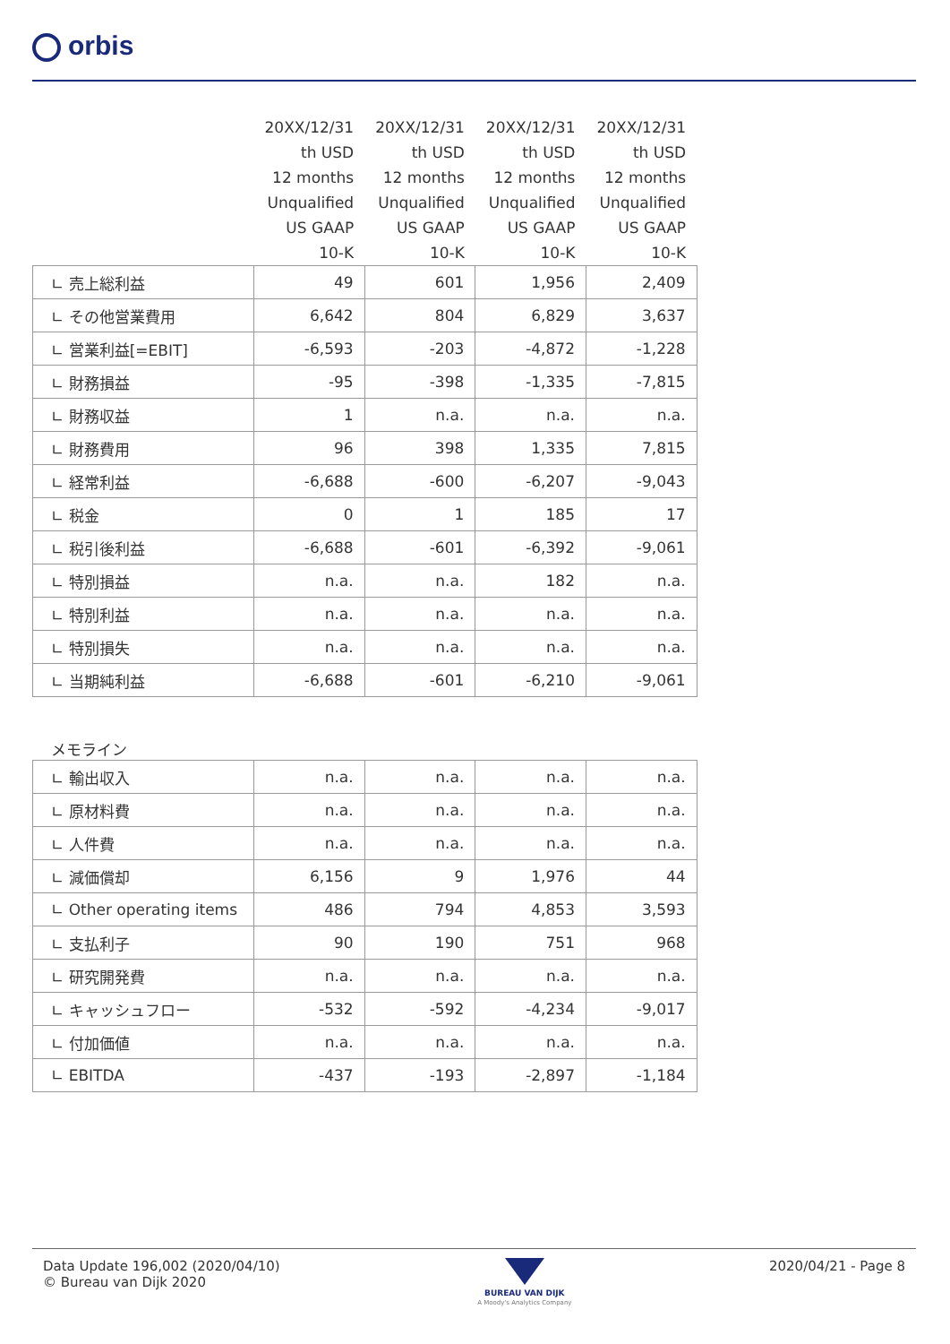orbis
| | 20XX/12/31 | 20XX/12/31 | 20XX/12/31 | 20XX/12/31 |
| --- | --- | --- | --- | --- |
| | th USD | th USD | th USD | th USD |
| | 12 months | 12 months | 12 months | 12 months |
| | Unqualified | Unqualified | Unqualified | Unqualified |
| | US GAAP | US GAAP | US GAAP | US GAAP |
| | 10-K | 10-K | 10-K | 10-K |
| ∟ 売上総利益 | 49 | 601 | 1,956 | 2,409 |
| ∟ その他営業費用 | 6,642 | 804 | 6,829 | 3,637 |
| ∟ 営業利益[=EBIT] | -6,593 | -203 | -4,872 | -1,228 |
| ∟ 財務損益 | -95 | -398 | -1,335 | -7,815 |
| ∟ 財務収益 | 1 | n.a. | n.a. | n.a. |
| ∟ 財務費用 | 96 | 398 | 1,335 | 7,815 |
| ∟ 経常利益 | -6,688 | -600 | -6,207 | -9,043 |
| ∟ 税金 | 0 | 1 | 185 | 17 |
| ∟ 税引後利益 | -6,688 | -601 | -6,392 | -9,061 |
| ∟ 特別損益 | n.a. | n.a. | 182 | n.a. |
| ∟ 特別利益 | n.a. | n.a. | n.a. | n.a. |
| ∟ 特別損失 | n.a. | n.a. | n.a. | n.a. |
| ∟ 当期純利益 | -6,688 | -601 | -6,210 | -9,061 |
| メモライン | | | | |
| ∟ 輸出収入 | n.a. | n.a. | n.a. | n.a. |
| ∟ 原材料費 | n.a. | n.a. | n.a. | n.a. |
| ∟ 人件費 | n.a. | n.a. | n.a. | n.a. |
| ∟ 減価償却 | 6,156 | 9 | 1,976 | 44 |
| ∟ Other operating items | 486 | 794 | 4,853 | 3,593 |
| ∟ 支払利子 | 90 | 190 | 751 | 968 |
| ∟ 研究開発費 | n.a. | n.a. | n.a. | n.a. |
| ∟ キャッシュフロー | -532 | -592 | -4,234 | -9,017 |
| ∟ 付加価値 | n.a. | n.a. | n.a. | n.a. |
| ∟ EBITDA | -437 | -193 | -2,897 | -1,184 |
Data Update 196,002 (2020/04/10)
© Bureau van Dijk 2020
BUREAU VAN DIJK
A Moody's Analytics Company
2020/04/21 - Page 8